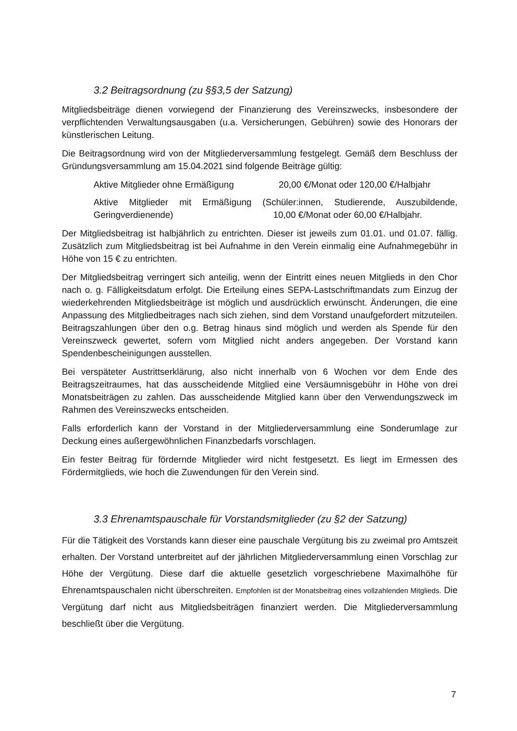3.2 Beitragsordnung (zu §§3,5 der Satzung)
Mitgliedsbeiträge dienen vorwiegend der Finanzierung des Vereinszwecks, insbesondere der verpflichtenden Verwaltungsausgaben (u.a. Versicherungen, Gebühren) sowie des Honorars der künstlerischen Leitung.
Die Beitragsordnung wird von der Mitgliederversammlung festgelegt. Gemäß dem Beschluss der Gründungsversammlung am 15.04.2021 sind folgende Beiträge gültig:
Aktive Mitglieder ohne Ermäßigung 20,00 €/Monat oder 120,00 €/Halbjahr
Aktive Mitglieder mit Ermäßigung (Schüler:innen, Studierende, Auszubildende, Geringverdienende) 10,00 €/Monat oder 60,00 €/Halbjahr.
Der Mitgliedsbeitrag ist halbjährlich zu entrichten. Dieser ist jeweils zum 01.01. und 01.07. fällig. Zusätzlich zum Mitgliedsbeitrag ist bei Aufnahme in den Verein einmalig eine Aufnahmegebühr in Höhe von 15 € zu entrichten.
Der Mitgliedsbeitrag verringert sich anteilig, wenn der Eintritt eines neuen Mitglieds in den Chor nach o. g. Fälligkeitsdatum erfolgt. Die Erteilung eines SEPA-Lastschriftmandats zum Einzug der wiederkehrenden Mitgliedsbeiträge ist möglich und ausdrücklich erwünscht. Änderungen, die eine Anpassung des Mitgliedbeitrages nach sich ziehen, sind dem Vorstand unaufgefordert mitzuteilen. Beitragszahlungen über den o.g. Betrag hinaus sind möglich und werden als Spende für den Vereinszweck gewertet, sofern vom Mitglied nicht anders angegeben. Der Vorstand kann Spendenbescheinigungen ausstellen.
Bei verspäteter Austrittserklärung, also nicht innerhalb von 6 Wochen vor dem Ende des Beitragszeitraumes, hat das ausscheidende Mitglied eine Versäumnisgebühr in Höhe von drei Monatsbeiträgen zu zahlen. Das ausscheidende Mitglied kann über den Verwendungszweck im Rahmen des Vereinszwecks entscheiden.
Falls erforderlich kann der Vorstand in der Mitgliederversammlung eine Sonderumlage zur Deckung eines außergewöhnlichen Finanzbedarfs vorschlagen.
Ein fester Beitrag für fördernde Mitglieder wird nicht festgesetzt. Es liegt im Ermessen des Fördermitglieds, wie hoch die Zuwendungen für den Verein sind.
3.3 Ehrenamtspauschale für Vorstandsmitglieder (zu §2 der Satzung)
Für die Tätigkeit des Vorstands kann dieser eine pauschale Vergütung bis zu zweimal pro Amtszeit erhalten. Der Vorstand unterbreitet auf der jährlichen Mitgliederversammlung einen Vorschlag zur Höhe der Vergütung. Diese darf die aktuelle gesetzlich vorgeschriebene Maximalhöhe für Ehrenamtspauschalen nicht überschreiten. Empfohlen ist der Monatsbeitrag eines vollzahlenden Mitglieds. Die Vergütung darf nicht aus Mitgliedsbeiträgen finanziert werden. Die Mitgliederversammlung beschließt über die Vergütung.
7